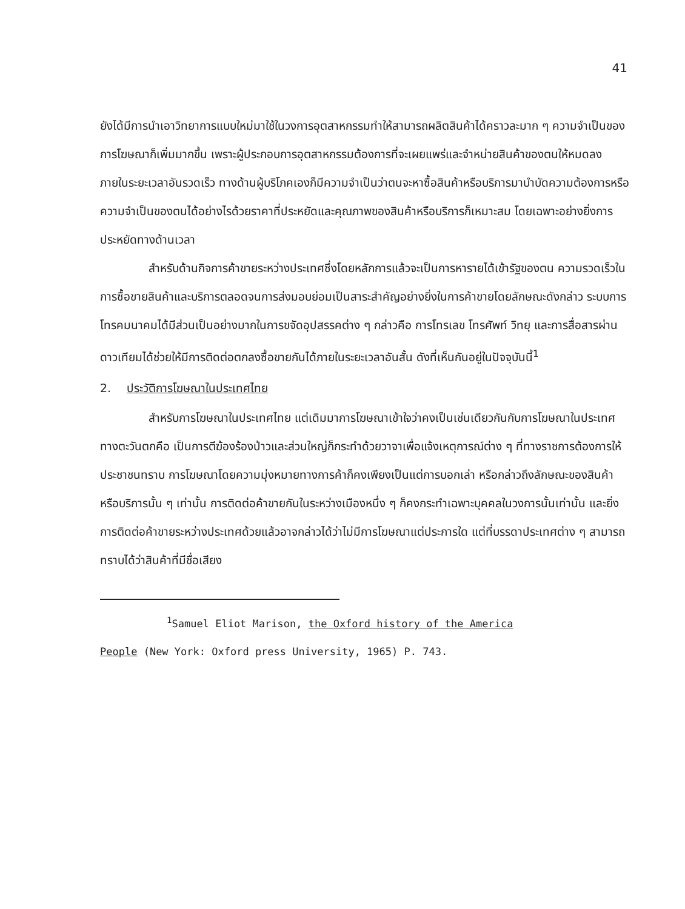41
ยังได้มีการนำเอาวิทยาการแบบใหม่มาใช้ในวงการอุตสาหกรรมทำให้สามารถผลิตสินค้าได้คราวละมาก ๆ ความจำเป็นของการโฆษณาก็เพิ่มมากขึ้น เพราะผู้ประกอบการอุตสาหกรรมต้องการที่จะเผยแพร่และจำหน่ายสินค้าของตนให้หมดลงภายในระยะเวลาอันรวดเร็ว ทางด้านผู้บริโภคเองก็มีความจำเป็นว่าตนจะหาซื้อสินค้าหรือบริการมาบำบัดความต้องการหรือความจำเป็นของตนได้อย่างไรด้วยราคาที่ประหยัดและคุณภาพของสินค้าหรือบริการก็เหมาะสม โดยเฉพาะอย่างยิ่งการประหยัดทางด้านเวลา
สำหรับด้านกิจการค้าขายระหว่างประเทศซึ่งโดยหลักการแล้วจะเป็นการหารายได้เข้ารัฐของตน ความรวดเร็วในการซื้อขายสินค้าและบริการตลอดจนการส่งมอบย่อมเป็นสาระสำคัญอย่างยิ่งในการค้าขายโดยลักษณะดังกล่าว ระบบการโทรคมนาคมได้มีส่วนเป็นอย่างมากในการขจัดอุปสรรคต่าง ๆ กล่าวคือ การโทรเลข โทรศัพท์ วิทยุ และการสื่อสารผ่านดาวเทียมได้ช่วยให้มีการติดต่อตกลงซื้อขายกันได้ภายในระยะเวลาอันสั้น ดังที่เห็นกันอยู่ในปัจจุบันนี้<sup>1</sup>
2. ประวัติการโฆษณาในประเทศไทย
สำหรับการโฆษณาในประเทศไทย แต่เดิมมาการโฆษณาเข้าใจว่าคงเป็นเช่นเดียวกันกับการโฆษณาในประเทศทางตะวันตกคือ เป็นการตีฆ้องร้องป่าวและส่วนใหญ่ก็กระทำด้วยวาจาเพื่อแจ้งเหตุการณ์ต่าง ๆ ที่ทางราชการต้องการให้ประชาชนทราบ การโฆษณาโดยความมุ่งหมายทางการค้าก็คงเพียงเป็นแต่การบอกเล่า หรือกล่าวถึงลักษณะของสินค้าหรือบริการนั้น ๆ เท่านั้น การติดต่อค้าขายกันในระหว่างเมืองหนึ่ง ๆ ก็คงกระทำเฉพาะบุคคลในวงการนั้นเท่านั้น และยิ่งการติดต่อค้าขายระหว่างประเทศด้วยแล้วอาจกล่าวได้ว่าไม่มีการโฆษณาแต่ประการใด แต่ที่บรรดาประเทศต่าง ๆ สามารถทราบได้ว่าสินค้าที่มีชื่อเสียง
<sup>1</sup> Samuel Eliot Marison, the Oxford history of the America
People (New York: Oxford press University, 1965) P. 743.